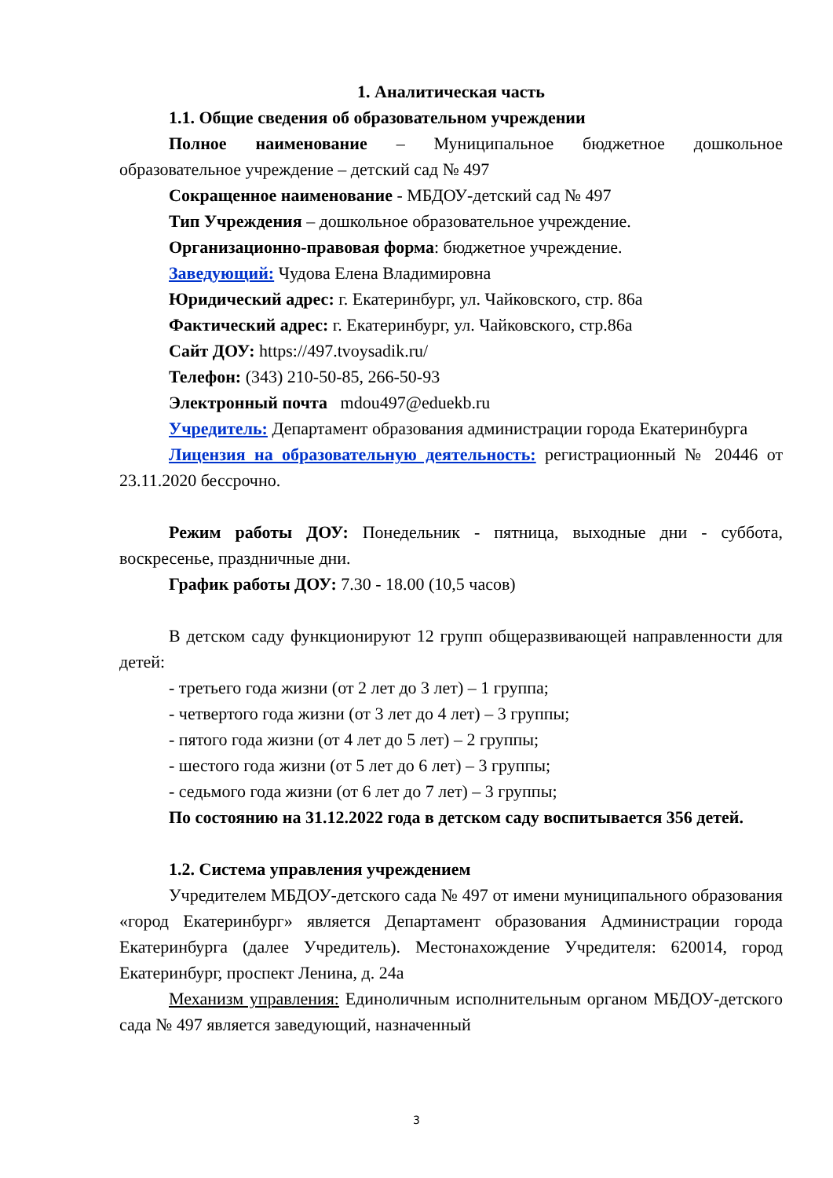1. Аналитическая часть
1.1. Общие сведения об образовательном учреждении
Полное наименование – Муниципальное бюджетное дошкольное образовательное учреждение – детский сад № 497
Сокращенное наименование - МБДОУ-детский сад № 497
Тип Учреждения – дошкольное образовательное учреждение.
Организационно-правовая форма: бюджетное учреждение.
Заведующий: Чудова Елена Владимировна
Юридический адрес: г. Екатеринбург, ул. Чайковского, стр. 86а
Фактический адрес: г. Екатеринбург, ул. Чайковского, стр.86а
Сайт ДОУ: https://497.tvoysadik.ru/
Телефон: (343) 210-50-85, 266-50-93
Электронный почта mdou497@eduekb.ru
Учредитель: Департамент образования администрации города Екатеринбурга
Лицензия на образовательную деятельность: регистрационный № 20446 от 23.11.2020 бессрочно.
Режим работы ДОУ: Понедельник - пятница, выходные дни - суббота, воскресенье, праздничные дни.
График работы ДОУ: 7.30 - 18.00 (10,5 часов)
В детском саду функционируют 12 групп общеразвивающей направленности для детей:
- третьего года жизни (от 2 лет до 3 лет) – 1 группа;
- четвертого года жизни (от 3 лет до 4 лет) – 3 группы;
- пятого года жизни (от 4 лет до 5 лет) – 2 группы;
- шестого года жизни (от 5 лет до 6 лет) – 3 группы;
- седьмого года жизни (от 6 лет до 7 лет) – 3 группы;
По состоянию на 31.12.2022 года в детском саду воспитывается 356 детей.
1.2. Система управления учреждением
Учредителем МБДОУ-детского сада № 497 от имени муниципального образования «город Екатеринбург» является Департамент образования Администрации города Екатеринбурга (далее Учредитель). Местонахождение Учредителя: 620014, город Екатеринбург, проспект Ленина, д. 24а
Механизм управления: Единоличным исполнительным органом МБДОУ-детского сада № 497 является заведующий, назначенный
3